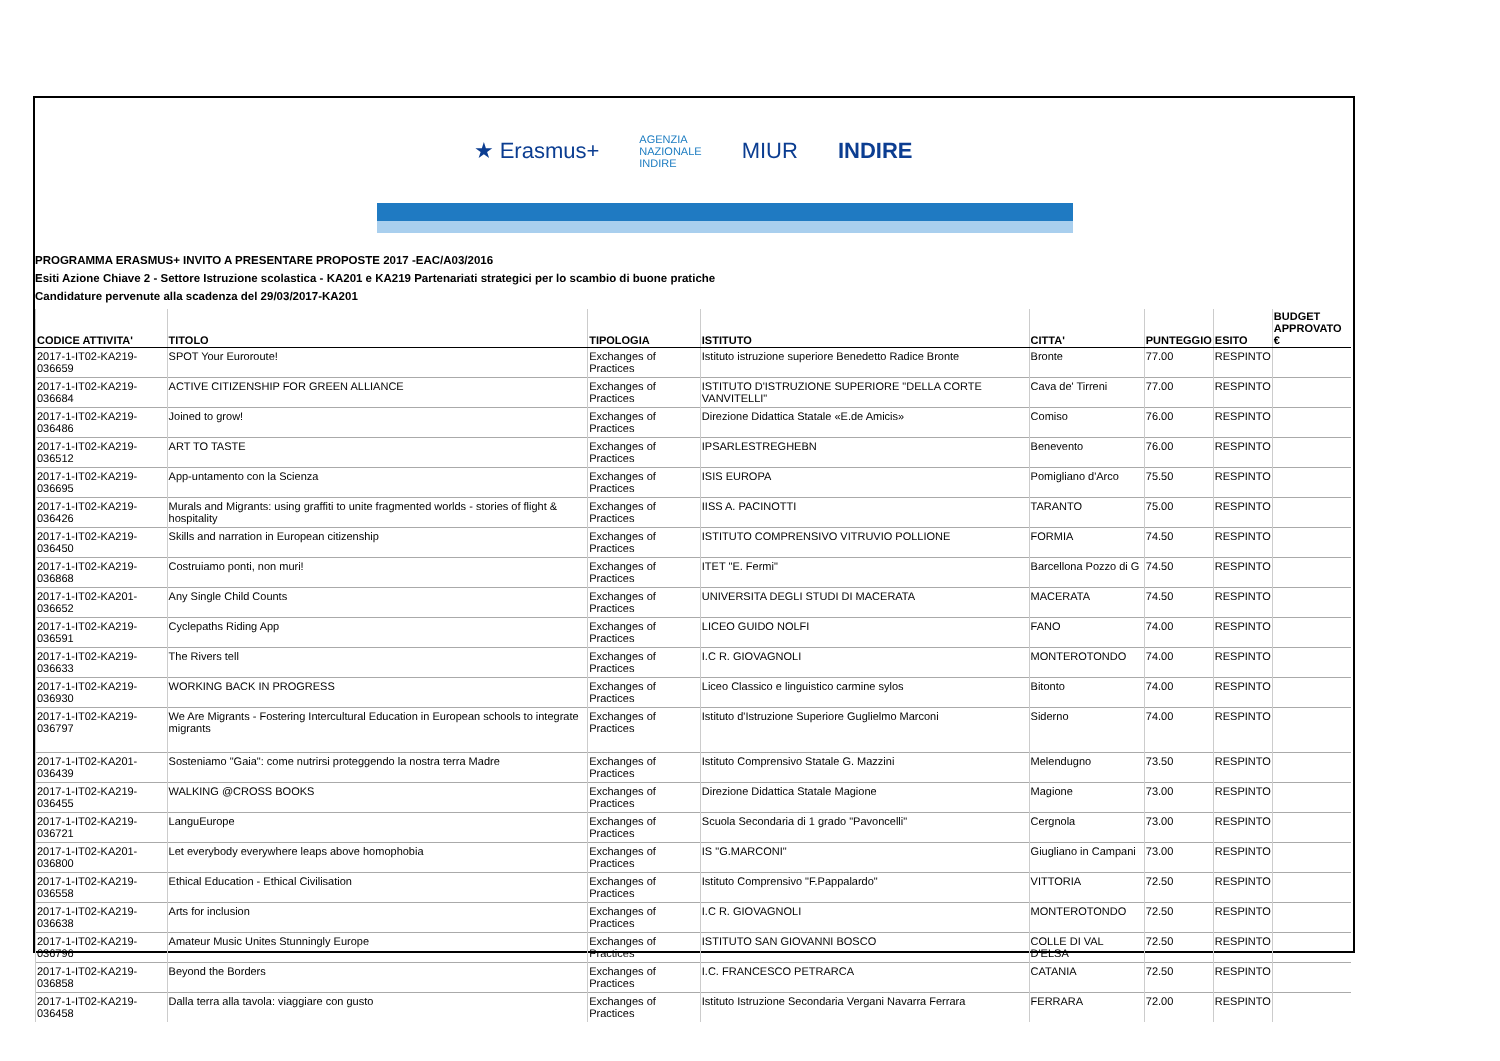★ Erasmus+ AGENZIA
NAZIONALE
INDIRE MIUR INDIRE
PROGRAMMA ERASMUS+ INVITO A PRESENTARE PROPOSTE 2017 -EAC/A03/2016
Esiti Azione Chiave 2 - Settore Istruzione scolastica - KA201 e KA219 Partenariati strategici per lo scambio di buone pratiche
Candidature pervenute alla scadenza del 29/03/2017-KA201
| CODICE ATTIVITA' | TITOLO | TIPOLOGIA | ISTITUTO | CITTA' | PUNTEGGIO | ESITO | BUDGET APPROVATO € |
| --- | --- | --- | --- | --- | --- | --- | --- |
| 2017-1-IT02-KA219-036659 | SPOT Your Euroroute! | Exchanges of Practices | Istituto istruzione superiore Benedetto Radice Bronte | Bronte | 77.00 | RESPINTO | |
| 2017-1-IT02-KA219-036684 | ACTIVE CITIZENSHIP FOR GREEN ALLIANCE | Exchanges of Practices | ISTITUTO D'ISTRUZIONE SUPERIORE "DELLA CORTE VANVITELLI" | Cava de' Tirreni | 77.00 | RESPINTO | |
| 2017-1-IT02-KA219-036486 | Joined to grow! | Exchanges of Practices | Direzione Didattica Statale «E.de Amicis» | Comiso | 76.00 | RESPINTO | |
| 2017-1-IT02-KA219-036512 | ART TO TASTE | Exchanges of Practices | IPSARLESTREGHEBN | Benevento | 76.00 | RESPINTO | |
| 2017-1-IT02-KA219-036695 | App-untamento con la Scienza | Exchanges of Practices | ISIS EUROPA | Pomigliano d'Arco | 75.50 | RESPINTO | |
| 2017-1-IT02-KA219-036426 | Murals and Migrants: using graffiti to unite fragmented worlds - stories of flight & hospitality | Exchanges of Practices | IISS A. PACINOTTI | TARANTO | 75.00 | RESPINTO | |
| 2017-1-IT02-KA219-036450 | Skills and narration in European citizenship | Exchanges of Practices | ISTITUTO COMPRENSIVO VITRUVIO POLLIONE | FORMIA | 74.50 | RESPINTO | |
| 2017-1-IT02-KA219-036868 | Costruiamo ponti, non muri! | Exchanges of Practices | ITET "E. Fermi" | Barcellona Pozzo di G | 74.50 | RESPINTO | |
| 2017-1-IT02-KA201-036652 | Any Single Child Counts | Exchanges of Practices | UNIVERSITA DEGLI STUDI DI MACERATA | MACERATA | 74.50 | RESPINTO | |
| 2017-1-IT02-KA219-036591 | Cyclepaths Riding App | Exchanges of Practices | LICEO GUIDO NOLFI | FANO | 74.00 | RESPINTO | |
| 2017-1-IT02-KA219-036633 | The Rivers tell | Exchanges of Practices | I.C R. GIOVAGNOLI | MONTEROTONDO | 74.00 | RESPINTO | |
| 2017-1-IT02-KA219-036930 | WORKING BACK IN PROGRESS | Exchanges of Practices | Liceo Classico e linguistico carmine sylos | Bitonto | 74.00 | RESPINTO | |
| 2017-1-IT02-KA219-036797 | We Are Migrants - Fostering Intercultural Education in European schools to integrate migrants | Exchanges of Practices | Istituto d'Istruzione Superiore Guglielmo Marconi | Siderno | 74.00 | RESPINTO | |
| 2017-1-IT02-KA201-036439 | Sosteniamo "Gaia": come nutrirsi proteggendo la nostra terra Madre | Exchanges of Practices | Istituto Comprensivo Statale G. Mazzini | Melendugno | 73.50 | RESPINTO | |
| 2017-1-IT02-KA219-036455 | WALKING @CROSS BOOKS | Exchanges of Practices | Direzione Didattica Statale Magione | Magione | 73.00 | RESPINTO | |
| 2017-1-IT02-KA219-036721 | LanguEurope | Exchanges of Practices | Scuola Secondaria di 1 grado "Pavoncelli" | Cergnola | 73.00 | RESPINTO | |
| 2017-1-IT02-KA201-036800 | Let everybody everywhere leaps above homophobia | Exchanges of Practices | IS "G.MARCONI" | Giugliano in Campani | 73.00 | RESPINTO | |
| 2017-1-IT02-KA219-036558 | Ethical Education - Ethical Civilisation | Exchanges of Practices | Istituto Comprensivo "F.Pappalardo" | VITTORIA | 72.50 | RESPINTO | |
| 2017-1-IT02-KA219-036638 | Arts for inclusion | Exchanges of Practices | I.C R. GIOVAGNOLI | MONTEROTONDO | 72.50 | RESPINTO | |
| 2017-1-IT02-KA219-036796 | Amateur Music Unites Stunningly Europe | Exchanges of Practices | ISTITUTO SAN GIOVANNI BOSCO | COLLE DI VAL D'ELSA | 72.50 | RESPINTO | |
| 2017-1-IT02-KA219-036858 | Beyond the Borders | Exchanges of Practices | I.C. FRANCESCO PETRARCA | CATANIA | 72.50 | RESPINTO | |
| 2017-1-IT02-KA219-036458 | Dalla terra alla tavola: viaggiare con gusto | Exchanges of Practices | Istituto Istruzione Secondaria Vergani Navarra Ferrara | FERRARA | 72.00 | RESPINTO | |